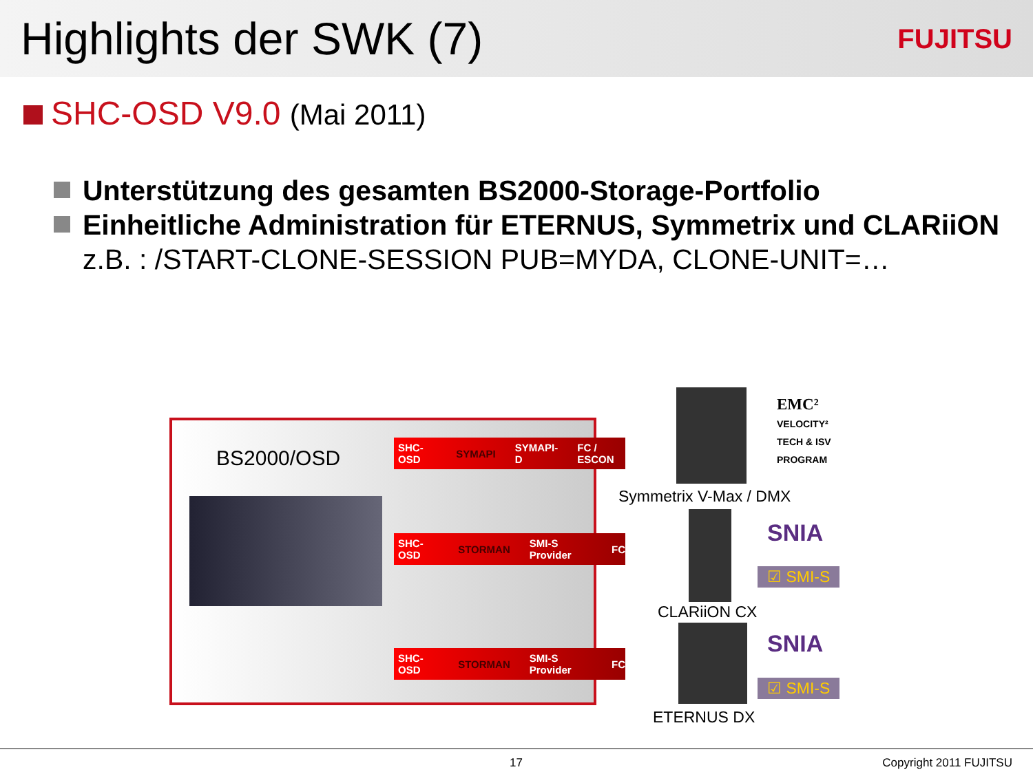Highlights der SWK (7)
FUJITSU
SHC-OSD V9.0 (Mai 2011)
Unterstützung des gesamten BS2000-Storage-Portfolio
Einheitliche Administration für ETERNUS, Symmetrix und CLARiiON
z.B. : /START-CLONE-SESSION PUB=MYDA, CLONE-UNIT=…
BS2000/OSD
SHC-OSD SYMAPI SYMAPI-D FC / ESCON
SHC-OSD STORMAN SMI-S Provider FC
SHC-OSD STORMAN SMI-S Provider FC
EMC²
VELOCITY²
TECH & ISV
PROGRAM
Symmetrix V-Max / DMX
SNIA
☑ SMI-S
CLARiiON CX
SNIA
☑ SMI-S
ETERNUS DX
17 Copyright 2011 FUJITSU